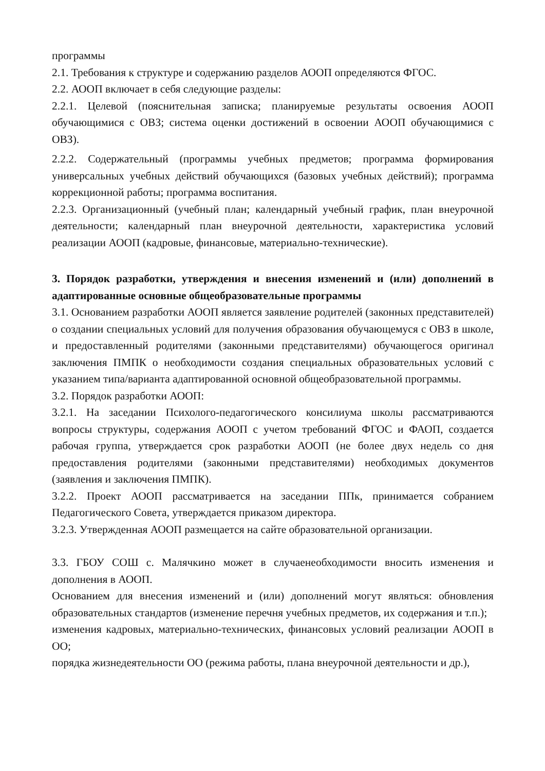программы
2.1. Требования к структуре и содержанию разделов АООП определяются ФГОС.
2.2. АООП включает в себя следующие разделы:
2.2.1. Целевой (пояснительная записка; планируемые результаты освоения АООП обучающимися с ОВЗ; система оценки достижений в освоении АООП обучающимися с ОВЗ).
2.2.2. Содержательный (программы учебных предметов; программа формирования универсальных учебных действий обучающихся (базовых учебных действий); программа коррекционной работы; программа воспитания.
2.2.3. Организационный (учебный план; календарный учебный график, план внеурочной деятельности; календарный план внеурочной деятельности, характеристика условий реализации АООП (кадровые, финансовые, материально-технические).
3. Порядок разработки, утверждения и внесения изменений и (или) дополнений в адаптированные основные общеобразовательные программы
3.1. Основанием разработки АООП является заявление родителей (законных представителей) о создании специальных условий для получения образования обучающемуся с ОВЗ в школе, и предоставленный родителями (законными представителями) обучающегося оригинал заключения ПМПК о необходимости создания специальных образовательных условий с указанием типа/варианта адаптированной основной общеобразовательной программы.
3.2. Порядок разработки АООП:
3.2.1. На заседании Психолого-педагогического консилиума школы рассматриваются вопросы структуры, содержания АООП с учетом требований ФГОС и ФАОП, создается рабочая группа, утверждается срок разработки АООП (не более двух недель со дня предоставления родителями (законными представителями) необходимых документов (заявления и заключения ПМПК).
3.2.2. Проект АООП рассматривается на заседании ППк, принимается собранием Педагогического Совета, утверждается приказом директора.
3.2.3. Утвержденная АООП размещается на сайте образовательной организации.
3.3. ГБОУ СОШ с. Малячкино может в случаенеобходимости вносить изменения и дополнения в АООП.
Основанием для внесения изменений и (или) дополнений могут являться: обновления образовательных стандартов (изменение перечня учебных предметов, их содержания и т.п.);
изменения кадровых, материально-технических, финансовых условий реализации АООП в ОО;
порядка жизнедеятельности ОО (режима работы, плана внеурочной деятельности и др.),